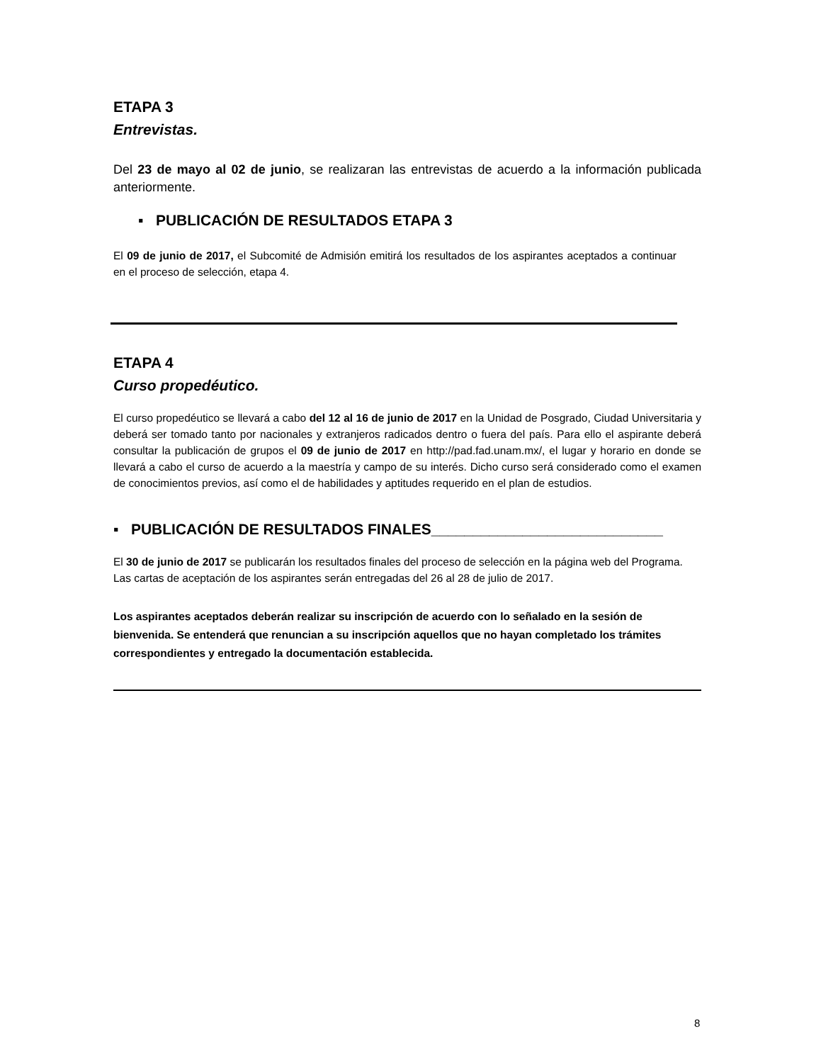ETAPA 3
Entrevistas.
Del 23 de mayo al 02 de junio, se realizaran las entrevistas de acuerdo a la información publicada anteriormente.
▪ PUBLICACIÓN DE RESULTADOS ETAPA 3
El 09 de junio de 2017, el Subcomité de Admisión emitirá los resultados de los aspirantes aceptados a continuar en el proceso de selección, etapa 4.
ETAPA 4
Curso propedéutico.
El curso propedéutico se llevará a cabo del 12 al 16 de junio de 2017 en la Unidad de Posgrado, Ciudad Universitaria y deberá ser tomado tanto por nacionales y extranjeros radicados dentro o fuera del país. Para ello el aspirante deberá consultar la publicación de grupos el 09 de junio de 2017 en http://pad.fad.unam.mx/, el lugar y horario en donde se llevará a cabo el curso de acuerdo a la maestría y campo de su interés. Dicho curso será considerado como el examen de conocimientos previos, así como el de habilidades y aptitudes requerido en el plan de estudios.
▪ PUBLICACIÓN DE RESULTADOS FINALES____________________________
El 30 de junio de 2017 se publicarán los resultados finales del proceso de selección en la página web del Programa.
Las cartas de aceptación de los aspirantes serán entregadas del 26 al 28 de julio de 2017.
Los aspirantes aceptados deberán realizar su inscripción de acuerdo con lo señalado en la sesión de bienvenida. Se entenderá que renuncian a su inscripción aquellos que no hayan completado los trámites correspondientes y entregado la documentación establecida.
8